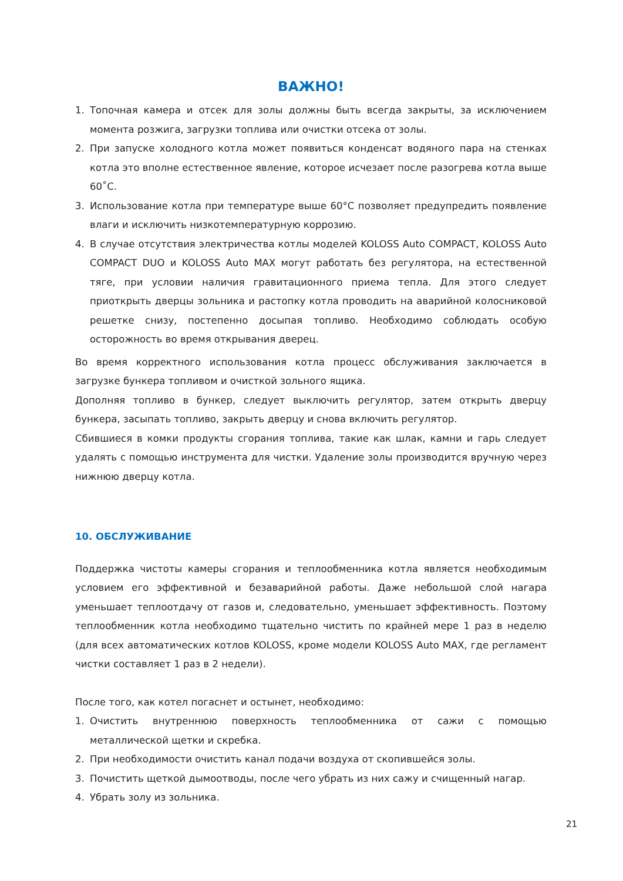ВАЖНО!
1. Топочная камера и отсек для золы должны быть всегда закрыты, за исключением момента розжига, загрузки топлива или очистки отсека от золы.
2. При запуске холодного котла может появиться конденсат водяного пара на стенках котла это вполне естественное явление, которое исчезает после разогрева котла выше 60˚C.
3. Использование котла при температуре выше 60°C позволяет предупредить появление влаги и исключить низкотемпературную коррозию.
4. В случае отсутствия электричества котлы моделей KOLOSS Auto COMPACT, KOLOSS Auto COMPACT DUO и KOLOSS Auto MAX могут работать без регулятора, на естественной тяге, при условии наличия гравитационного приема тепла. Для этого следует приоткрыть дверцы зольника и растопку котла проводить на аварийной колосниковой решетке снизу, постепенно досыпая топливо. Необходимо соблюдать особую осторожность во время открывания дверец.
Во время корректного использования котла процесс обслуживания заключается в загрузке бункера топливом и очисткой зольного ящика.
Дополняя топливо в бункер, следует выключить регулятор, затем открыть дверцу бункера, засыпать топливо, закрыть дверцу и снова включить регулятор.
Сбившиеся в комки продукты сгорания топлива, такие как шлак, камни и гарь следует удалять с помощью инструмента для чистки. Удаление золы производится вручную через нижнюю дверцу котла.
10. ОБСЛУЖИВАНИЕ
Поддержка чистоты камеры сгорания и теплообменника котла является необходимым условием его эффективной и безаварийной работы. Даже небольшой слой нагара уменьшает теплоотдачу от газов и, следовательно, уменьшает эффективность. Поэтому теплообменник котла необходимо тщательно чистить по крайней мере 1 раз в неделю (для всех автоматических котлов KOLOSS, кроме модели KOLOSS Auto MAX, где регламент чистки составляет 1 раз в 2 недели).
После того, как котел погаснет и остынет, необходимо:
1. Очистить внутреннюю поверхность теплообменника от сажи с помощью металлической щетки и скребка.
2. При необходимости очистить канал подачи воздуха от скопившейся золы.
3. Почистить щеткой дымоотводы, после чего убрать из них сажу и счищенный нагар.
4. Убрать золу из зольника.
21